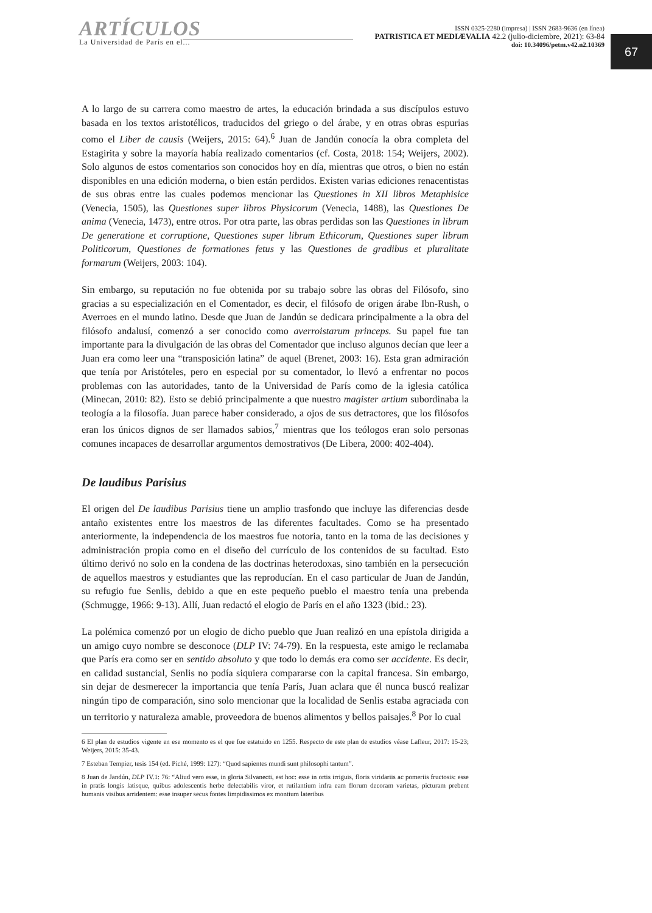ARTÍCULOS
La Universidad de París en el...
ISSN 0325-2280 (impresa) | ISSN 2683-9636 (en línea)
PATRISTICA ET MEDIÆVALIA 42.2 (julio-diciembre, 2021): 63-84
doi: 10.34096/petm.v42.n2.10369
67
A lo largo de su carrera como maestro de artes, la educación brindada a sus discípulos estuvo basada en los textos aristotélicos, traducidos del griego o del árabe, y en otras obras espurias como el Liber de causis (Weijers, 2015: 64).<sup>6</sup> Juan de Jandún conocía la obra completa del Estagirita y sobre la mayoría había realizado comentarios (cf. Costa, 2018: 154; Weijers, 2002). Solo algunos de estos comentarios son conocidos hoy en día, mientras que otros, o bien no están disponibles en una edición moderna, o bien están perdidos. Existen varias ediciones renacentistas de sus obras entre las cuales podemos mencionar las Questiones in XII libros Metaphisice (Venecia, 1505), las Questiones super libros Physicorum (Venecia, 1488), las Questiones De anima (Venecia, 1473), entre otros. Por otra parte, las obras perdidas son las Questiones in librum De generatione et corruptione, Questiones super librum Ethicorum, Questiones super librum Politicorum, Questiones de formationes fetus y las Questiones de gradibus et pluralitate formarum (Weijers, 2003: 104).
Sin embargo, su reputación no fue obtenida por su trabajo sobre las obras del Filósofo, sino gracias a su especialización en el Comentador, es decir, el filósofo de origen árabe Ibn-Rush, o Averroes en el mundo latino. Desde que Juan de Jandún se dedicara principalmente a la obra del filósofo andalusí, comenzó a ser conocido como averroistarum princeps. Su papel fue tan importante para la divulgación de las obras del Comentador que incluso algunos decían que leer a Juan era como leer una “transposición latina” de aquel (Brenet, 2003: 16). Esta gran admiración que tenía por Aristóteles, pero en especial por su comentador, lo llevó a enfrentar no pocos problemas con las autoridades, tanto de la Universidad de París como de la iglesia católica (Minecan, 2010: 82). Esto se debió principalmente a que nuestro magister artium subordinaba la teología a la filosofía. Juan parece haber considerado, a ojos de sus detractores, que los filósofos eran los únicos dignos de ser llamados sabios,<sup>7</sup> mientras que los teólogos eran solo personas comunes incapaces de desarrollar argumentos demostrativos (De Libera, 2000: 402-404).
De laudibus Parisius
El origen del De laudibus Parisius tiene un amplio trasfondo que incluye las diferencias desde antaño existentes entre los maestros de las diferentes facultades. Como se ha presentado anteriormente, la independencia de los maestros fue notoria, tanto en la toma de las decisiones y administración propia como en el diseño del currículo de los contenidos de su facultad. Esto último derivó no solo en la condena de las doctrinas heterodoxas, sino también en la persecución de aquellos maestros y estudiantes que las reproducían. En el caso particular de Juan de Jandún, su refugio fue Senlis, debido a que en este pequeño pueblo el maestro tenía una prebenda (Schmugge, 1966: 9-13). Allí, Juan redactó el elogio de París en el año 1323 (ibid.: 23).
La polémica comenzó por un elogio de dicho pueblo que Juan realizó en una epístola dirigida a un amigo cuyo nombre se desconoce (DLP IV: 74-79). En la respuesta, este amigo le reclamaba que París era como ser en sentido absoluto y que todo lo demás era como ser accidente. Es decir, en calidad sustancial, Senlis no podía siquiera compararse con la capital francesa. Sin embargo, sin dejar de desmerecer la importancia que tenía París, Juan aclara que él nunca buscó realizar ningún tipo de comparación, sino solo mencionar que la localidad de Senlis estaba agraciada con un territorio y naturaleza amable, proveedora de buenos alimentos y bellos paisajes.<sup>8</sup> Por lo cual
6 El plan de estudios vigente en ese momento es el que fue estatuido en 1255. Respecto de este plan de estudios véase Lafleur, 2017: 15-23; Weijers, 2015: 35-43.
7 Esteban Tempier, tesis 154 (ed. Piché, 1999: 127): “Quod sapientes mundi sunt philosophi tantum”.
8 Juan de Jandún, DLP IV.1: 76: “Aliud vero esse, in gloria Silvanecti, est hoc: esse in ortis irriguis, floris viridariis ac pomeriis fructosis: esse in pratis longis latisque, quibus adolescentis herbe delectabilis viror, et rutilantium infra eam florum decoram varietas, picturam prebent humanis visibus arridentem: esse insuper secus fontes limpidissimos ex montium lateribus